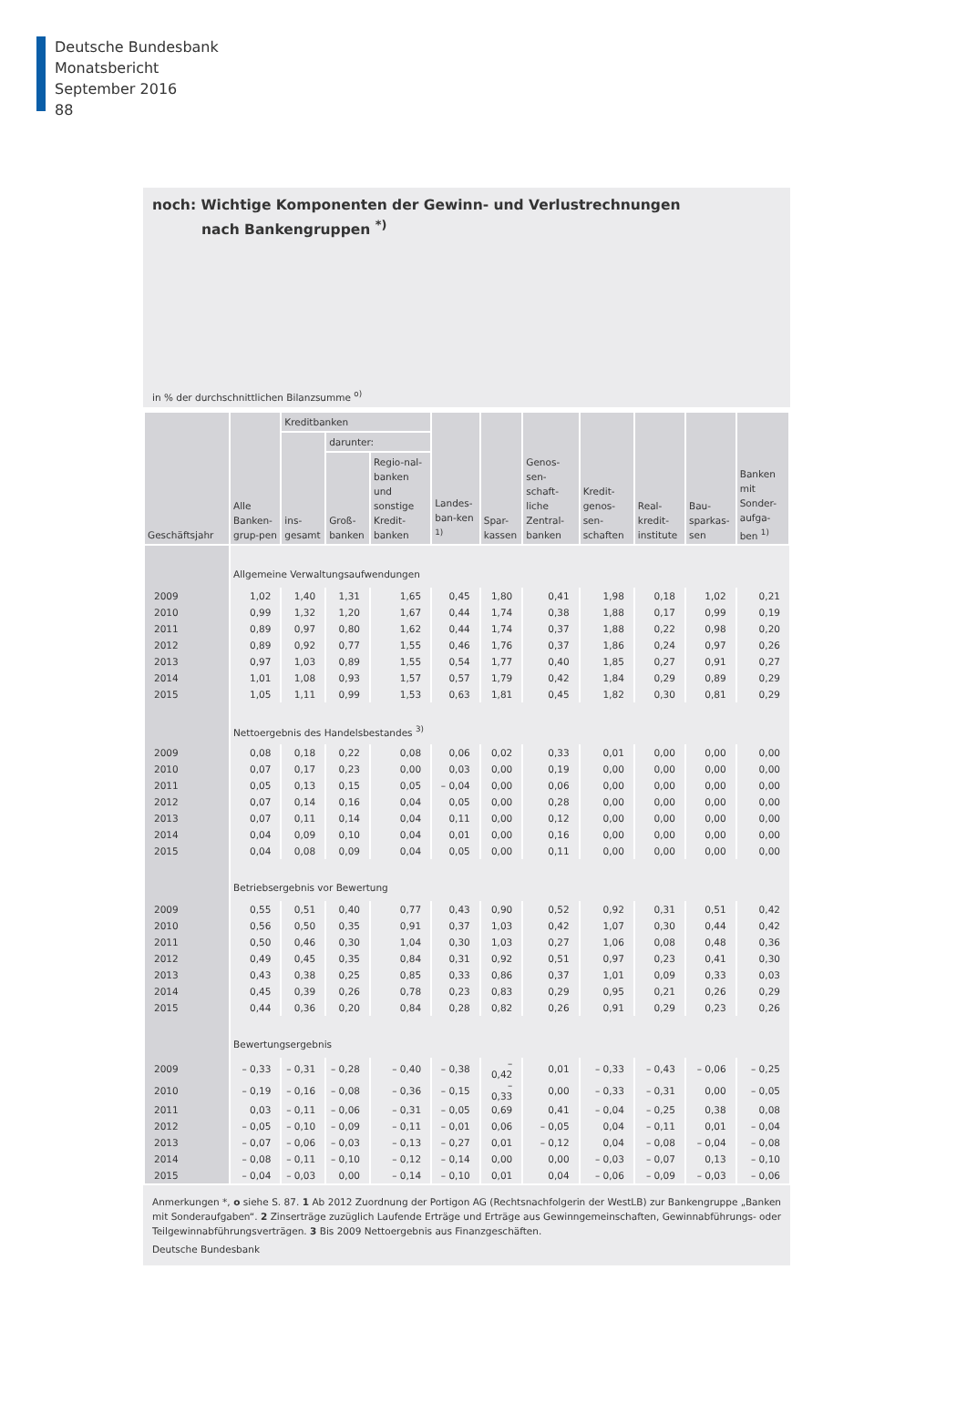Deutsche Bundesbank
Monatsbericht
September 2016
88
noch: Wichtige Komponenten der Gewinn- und Verlustrechnungen
nach Bankengruppen <sup>*)</sup>
in % der durchschnittlichen Bilanzsumme <sup>o)</sup>
| Geschäftsjahr | Alle Banken-grup-pen | Kreditbanken | | | Landes-ban-ken <sup>1)</sup> | Spar-kassen | Genos-sen-schaft-liche Zentral-banken | Kredit-genos-sen-schaften | Real-kredit-institute | Bau-sparkas-sen | Banken mit Sonder-aufga-ben <sup>1)</sup> |
| --- | --- | --- | --- | --- | --- | --- | --- | --- | --- | --- | --- |
| | | ins-gesamt | darunter: | | | | | | | | |
| | | | Groß-banken | Regio-nal-banken und sonstige Kredit-banken | | | | | | | |
| | Allgemeine Verwaltungsaufwendungen | | | | | | | | | | |
| 2009 | 1,02 | 1,40 | 1,31 | 1,65 | 0,45 | 1,80 | 0,41 | 1,98 | 0,18 | 1,02 | 0,21 |
| 2010 | 0,99 | 1,32 | 1,20 | 1,67 | 0,44 | 1,74 | 0,38 | 1,88 | 0,17 | 0,99 | 0,19 |
| 2011 | 0,89 | 0,97 | 0,80 | 1,62 | 0,44 | 1,74 | 0,37 | 1,88 | 0,22 | 0,98 | 0,20 |
| 2012 | 0,89 | 0,92 | 0,77 | 1,55 | 0,46 | 1,76 | 0,37 | 1,86 | 0,24 | 0,97 | 0,26 |
| 2013 | 0,97 | 1,03 | 0,89 | 1,55 | 0,54 | 1,77 | 0,40 | 1,85 | 0,27 | 0,91 | 0,27 |
| 2014 | 1,01 | 1,08 | 0,93 | 1,57 | 0,57 | 1,79 | 0,42 | 1,84 | 0,29 | 0,89 | 0,29 |
| 2015 | 1,05 | 1,11 | 0,99 | 1,53 | 0,63 | 1,81 | 0,45 | 1,82 | 0,30 | 0,81 | 0,29 |
| | Nettoergebnis des Handelsbestandes <sup>3)</sup> | | | | | | | | | | |
| 2009 | 0,08 | 0,18 | 0,22 | 0,08 | 0,06 | 0,02 | 0,33 | 0,01 | 0,00 | 0,00 | 0,00 |
| 2010 | 0,07 | 0,17 | 0,23 | 0,00 | 0,03 | 0,00 | 0,19 | 0,00 | 0,00 | 0,00 | 0,00 |
| 2011 | 0,05 | 0,13 | 0,15 | 0,05 | – 0,04 | 0,00 | 0,06 | 0,00 | 0,00 | 0,00 | 0,00 |
| 2012 | 0,07 | 0,14 | 0,16 | 0,04 | 0,05 | 0,00 | 0,28 | 0,00 | 0,00 | 0,00 | 0,00 |
| 2013 | 0,07 | 0,11 | 0,14 | 0,04 | 0,11 | 0,00 | 0,12 | 0,00 | 0,00 | 0,00 | 0,00 |
| 2014 | 0,04 | 0,09 | 0,10 | 0,04 | 0,01 | 0,00 | 0,16 | 0,00 | 0,00 | 0,00 | 0,00 |
| 2015 | 0,04 | 0,08 | 0,09 | 0,04 | 0,05 | 0,00 | 0,11 | 0,00 | 0,00 | 0,00 | 0,00 |
| | Betriebsergebnis vor Bewertung | | | | | | | | | | |
| 2009 | 0,55 | 0,51 | 0,40 | 0,77 | 0,43 | 0,90 | 0,52 | 0,92 | 0,31 | 0,51 | 0,42 |
| 2010 | 0,56 | 0,50 | 0,35 | 0,91 | 0,37 | 1,03 | 0,42 | 1,07 | 0,30 | 0,44 | 0,42 |
| 2011 | 0,50 | 0,46 | 0,30 | 1,04 | 0,30 | 1,03 | 0,27 | 1,06 | 0,08 | 0,48 | 0,36 |
| 2012 | 0,49 | 0,45 | 0,35 | 0,84 | 0,31 | 0,92 | 0,51 | 0,97 | 0,23 | 0,41 | 0,30 |
| 2013 | 0,43 | 0,38 | 0,25 | 0,85 | 0,33 | 0,86 | 0,37 | 1,01 | 0,09 | 0,33 | 0,03 |
| 2014 | 0,45 | 0,39 | 0,26 | 0,78 | 0,23 | 0,83 | 0,29 | 0,95 | 0,21 | 0,26 | 0,29 |
| 2015 | 0,44 | 0,36 | 0,20 | 0,84 | 0,28 | 0,82 | 0,26 | 0,91 | 0,29 | 0,23 | 0,26 |
| | Bewertungsergebnis | | | | | | | | | | |
| 2009 | – 0,33 | – 0,31 | – 0,28 | – 0,40 | – 0,38 | – 0,42 | 0,01 | – 0,33 | – 0,43 | – 0,06 | – 0,25 |
| 2010 | – 0,19 | – 0,16 | – 0,08 | – 0,36 | – 0,15 | – 0,33 | 0,00 | – 0,33 | – 0,31 | 0,00 | – 0,05 |
| 2011 | 0,03 | – 0,11 | – 0,06 | – 0,31 | – 0,05 | 0,69 | 0,41 | – 0,04 | – 0,25 | 0,38 | 0,08 |
| 2012 | – 0,05 | – 0,10 | – 0,09 | – 0,11 | – 0,01 | 0,06 | – 0,05 | 0,04 | – 0,11 | 0,01 | – 0,04 |
| 2013 | – 0,07 | – 0,06 | – 0,03 | – 0,13 | – 0,27 | 0,01 | – 0,12 | 0,04 | – 0,08 | – 0,04 | – 0,08 |
| 2014 | – 0,08 | – 0,11 | – 0,10 | – 0,12 | – 0,14 | 0,00 | 0,00 | – 0,03 | – 0,07 | 0,13 | – 0,10 |
| 2015 | – 0,04 | – 0,03 | 0,00 | – 0,14 | – 0,10 | 0,01 | 0,04 | – 0,06 | – 0,09 | – 0,03 | – 0,06 |
Anmerkungen *, o siehe S. 87. 1 Ab 2012 Zuordnung der Portigon AG (Rechtsnachfolgerin der WestLB) zur Bankengruppe „Banken mit Sonderaufgaben“. 2 Zinserträge zuzüglich Laufende Erträge und Erträge aus Gewinngemeinschaften, Gewinnabführungs- oder Teilgewinnabführungsverträgen. 3 Bis 2009 Nettoergebnis aus Finanzgeschäften.
Deutsche Bundesbank